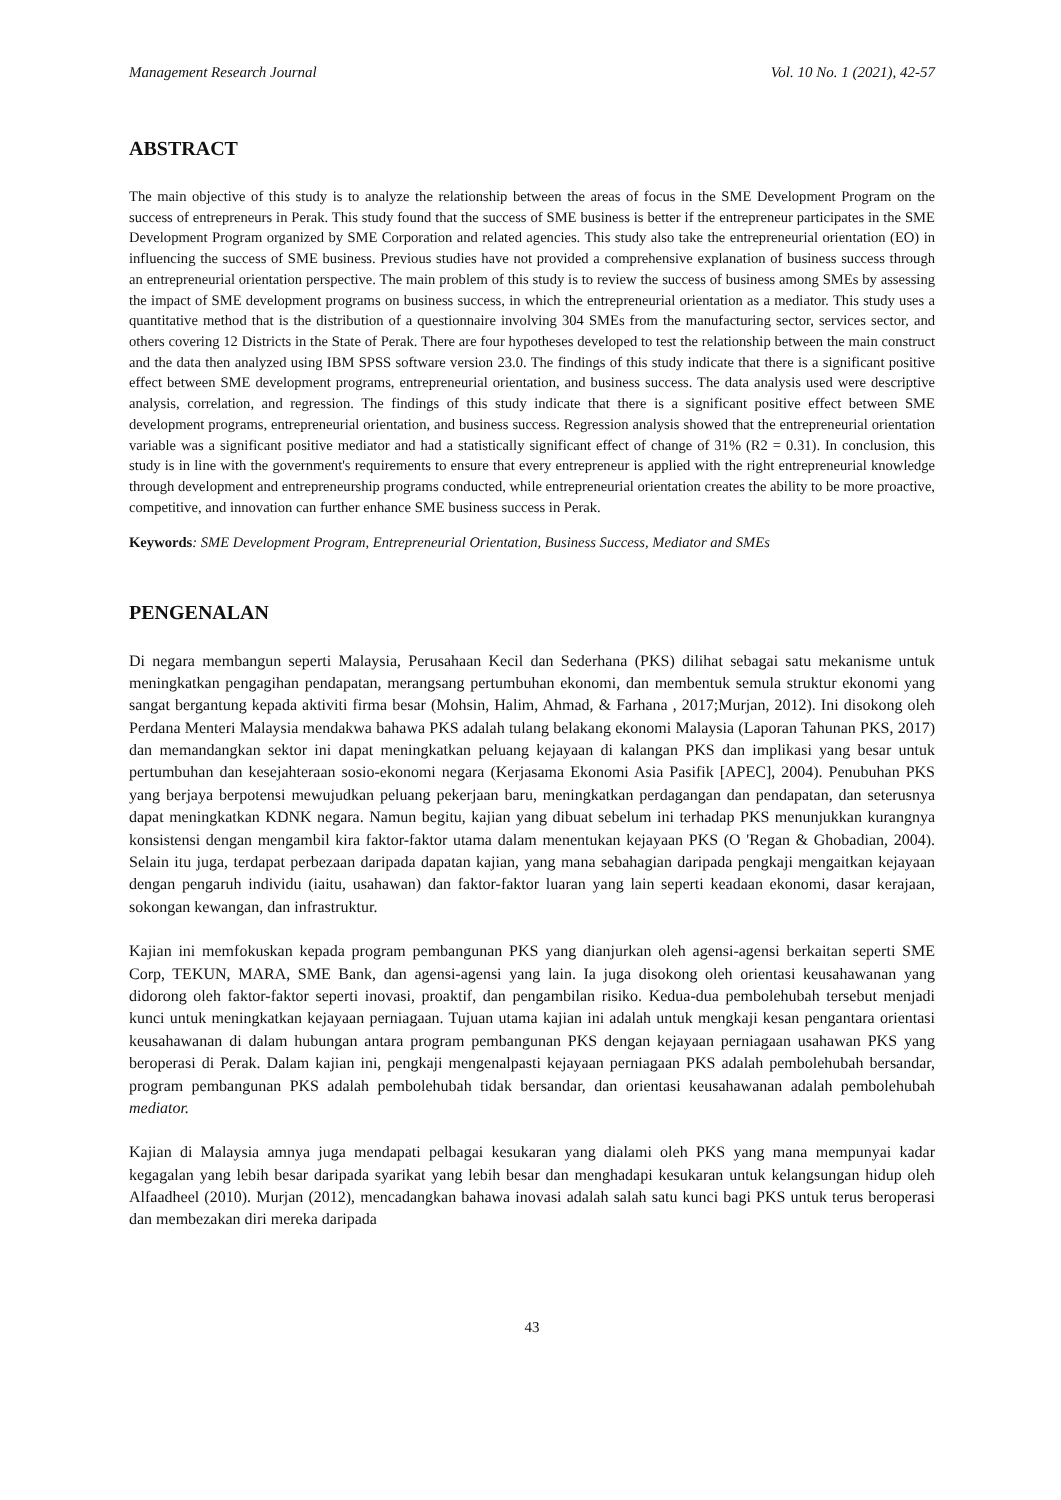Management Research Journal Vol. 10 No. 1 (2021), 42-57
ABSTRACT
The main objective of this study is to analyze the relationship between the areas of focus in the SME Development Program on the success of entrepreneurs in Perak. This study found that the success of SME business is better if the entrepreneur participates in the SME Development Program organized by SME Corporation and related agencies. This study also take the entrepreneurial orientation (EO) in influencing the success of SME business. Previous studies have not provided a comprehensive explanation of business success through an entrepreneurial orientation perspective. The main problem of this study is to review the success of business among SMEs by assessing the impact of SME development programs on business success, in which the entrepreneurial orientation as a mediator. This study uses a quantitative method that is the distribution of a questionnaire involving 304 SMEs from the manufacturing sector, services sector, and others covering 12 Districts in the State of Perak. There are four hypotheses developed to test the relationship between the main construct and the data then analyzed using IBM SPSS software version 23.0. The findings of this study indicate that there is a significant positive effect between SME development programs, entrepreneurial orientation, and business success. The data analysis used were descriptive analysis, correlation, and regression. The findings of this study indicate that there is a significant positive effect between SME development programs, entrepreneurial orientation, and business success. Regression analysis showed that the entrepreneurial orientation variable was a significant positive mediator and had a statistically significant effect of change of 31% (R2 = 0.31). In conclusion, this study is in line with the government's requirements to ensure that every entrepreneur is applied with the right entrepreneurial knowledge through development and entrepreneurship programs conducted, while entrepreneurial orientation creates the ability to be more proactive, competitive, and innovation can further enhance SME business success in Perak.
Keywords: SME Development Program, Entrepreneurial Orientation, Business Success, Mediator and SMEs
PENGENALAN
Di negara membangun seperti Malaysia, Perusahaan Kecil dan Sederhana (PKS) dilihat sebagai satu mekanisme untuk meningkatkan pengagihan pendapatan, merangsang pertumbuhan ekonomi, dan membentuk semula struktur ekonomi yang sangat bergantung kepada aktiviti firma besar (Mohsin, Halim, Ahmad, & Farhana , 2017;Murjan, 2012). Ini disokong oleh Perdana Menteri Malaysia mendakwa bahawa PKS adalah tulang belakang ekonomi Malaysia (Laporan Tahunan PKS, 2017) dan memandangkan sektor ini dapat meningkatkan peluang kejayaan di kalangan PKS dan implikasi yang besar untuk pertumbuhan dan kesejahteraan sosio-ekonomi negara (Kerjasama Ekonomi Asia Pasifik [APEC], 2004). Penubuhan PKS yang berjaya berpotensi mewujudkan peluang pekerjaan baru, meningkatkan perdagangan dan pendapatan, dan seterusnya dapat meningkatkan KDNK negara. Namun begitu, kajian yang dibuat sebelum ini terhadap PKS menunjukkan kurangnya konsistensi dengan mengambil kira faktor-faktor utama dalam menentukan kejayaan PKS (O 'Regan & Ghobadian, 2004). Selain itu juga, terdapat perbezaan daripada dapatan kajian, yang mana sebahagian daripada pengkaji mengaitkan kejayaan dengan pengaruh individu (iaitu, usahawan) dan faktor-faktor luaran yang lain seperti keadaan ekonomi, dasar kerajaan, sokongan kewangan, dan infrastruktur.
Kajian ini memfokuskan kepada program pembangunan PKS yang dianjurkan oleh agensi-agensi berkaitan seperti SME Corp, TEKUN, MARA, SME Bank, dan agensi-agensi yang lain. Ia juga disokong oleh orientasi keusahawanan yang didorong oleh faktor-faktor seperti inovasi, proaktif, dan pengambilan risiko. Kedua-dua pembolehubah tersebut menjadi kunci untuk meningkatkan kejayaan perniagaan. Tujuan utama kajian ini adalah untuk mengkaji kesan pengantara orientasi keusahawanan di dalam hubungan antara program pembangunan PKS dengan kejayaan perniagaan usahawan PKS yang beroperasi di Perak. Dalam kajian ini, pengkaji mengenalpasti kejayaan perniagaan PKS adalah pembolehubah bersandar, program pembangunan PKS adalah pembolehubah tidak bersandar, dan orientasi keusahawanan adalah pembolehubah mediator.
Kajian di Malaysia amnya juga mendapati pelbagai kesukaran yang dialami oleh PKS yang mana mempunyai kadar kegagalan yang lebih besar daripada syarikat yang lebih besar dan menghadapi kesukaran untuk kelangsungan hidup oleh Alfaadheel (2010). Murjan (2012), mencadangkan bahawa inovasi adalah salah satu kunci bagi PKS untuk terus beroperasi dan membezakan diri mereka daripada
43